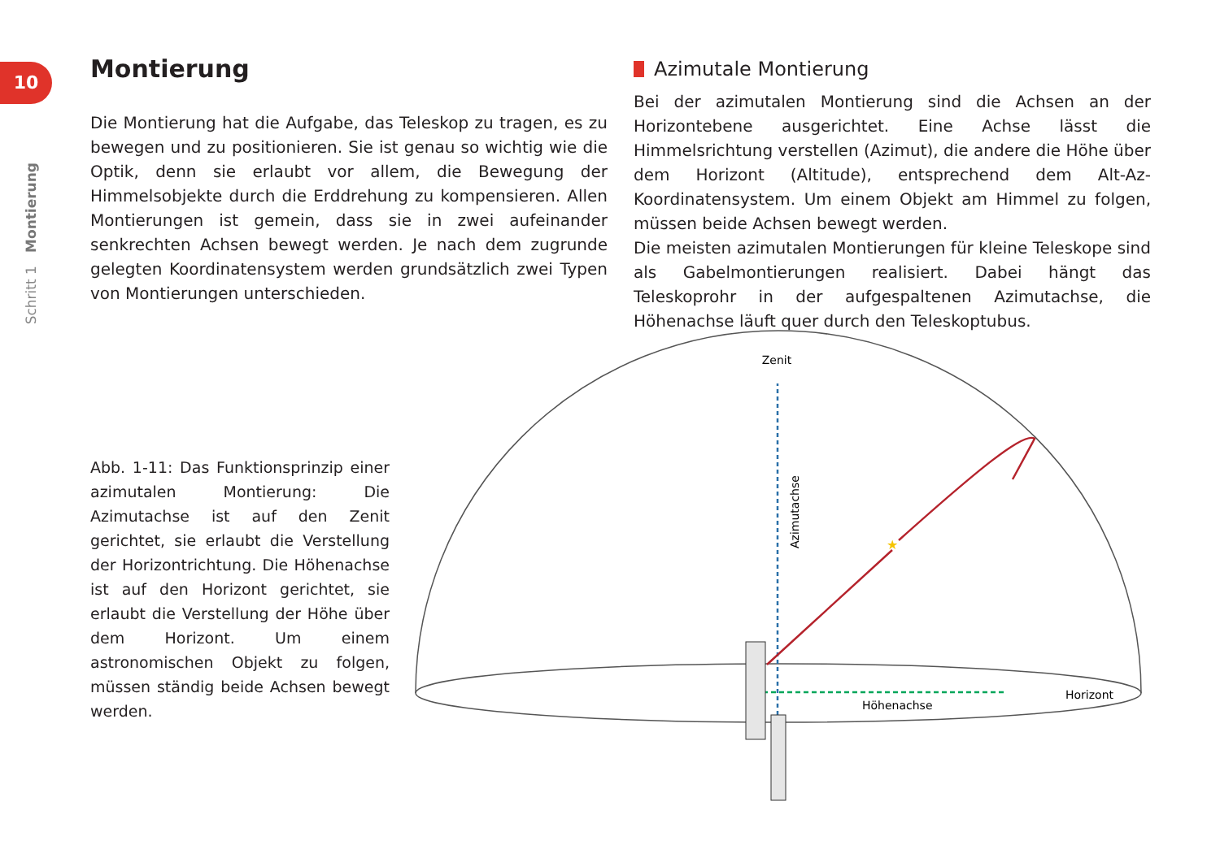10
Schritt 1 Montierung
Montierung
Die Montierung hat die Aufgabe, das Teleskop zu tragen, es zu bewegen und zu positionieren. Sie ist genau so wichtig wie die Optik, denn sie erlaubt vor allem, die Bewegung der Himmelsobjekte durch die Erddrehung zu kompensieren. Allen Montierungen ist gemein, dass sie in zwei aufeinander senkrechten Achsen bewegt werden. Je nach dem zugrunde gelegten Koordinatensystem werden grundsätzlich zwei Typen von Montierungen unterschieden.
Azimutale Montierung
Bei der azimutalen Montierung sind die Achsen an der Horizontebene ausgerichtet. Eine Achse lässt die Himmelsrichtung verstellen (Azimut), die andere die Höhe über dem Horizont (Altitude), entsprechend dem Alt-Az-Koordinatensystem. Um einem Objekt am Himmel zu folgen, müssen beide Achsen bewegt werden.
Die meisten azimutalen Montierungen für kleine Teleskope sind als Gabelmontierungen realisiert. Dabei hängt das Teleskoprohr in der aufgespaltenen Azimutachse, die Höhenachse läuft quer durch den Teleskoptubus.
Abb. 1-11: Das Funktionsprinzip einer azimutalen Montierung: Die Azimutachse ist auf den Zenit gerichtet, sie erlaubt die Verstellung der Horizontrichtung. Die Höhenachse ist auf den Horizont gerichtet, sie erlaubt die Verstellung der Höhe über dem Horizont. Um einem astronomischen Objekt zu folgen, müssen ständig beide Achsen bewegt werden.
Zenit
Höhenachse
Horizont
Azimutachse
★